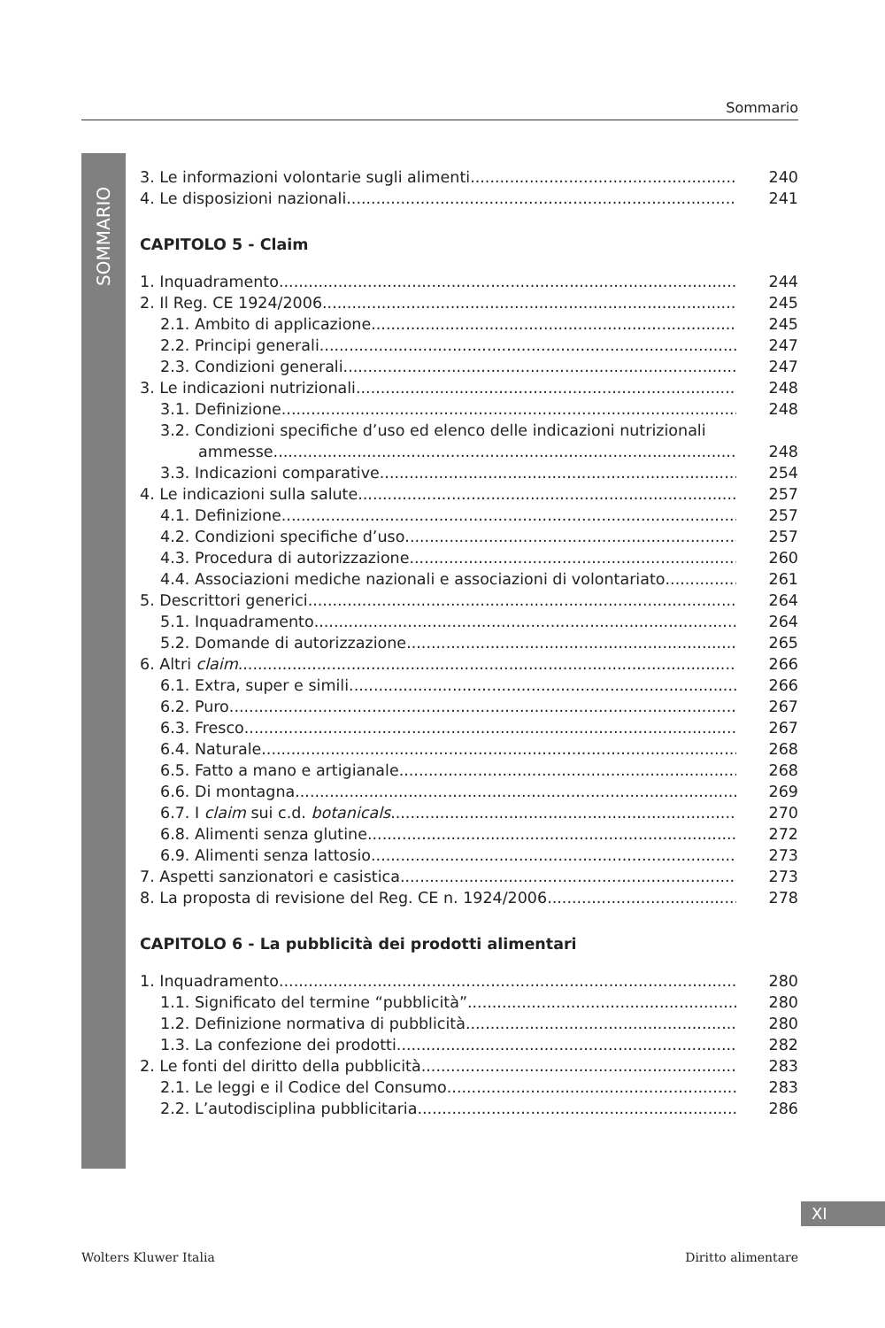Sommario
SOMMARIO
3. Le informazioni volontarie sugli alimenti 240
4. Le disposizioni nazionali 241
CAPITOLO 5 - Claim
1. Inquadramento 244
2. Il Reg. CE 1924/2006 245
2.1. Ambito di applicazione 245
2.2. Principi generali 247
2.3. Condizioni generali 247
3. Le indicazioni nutrizionali 248
3.1. Definizione 248
3.2. Condizioni specifiche d’uso ed elenco delle indicazioni nutrizionali
ammesse 248
3.3. Indicazioni comparative 254
4. Le indicazioni sulla salute 257
4.1. Definizione 257
4.2. Condizioni specifiche d’uso 257
4.3. Procedura di autorizzazione 260
4.4. Associazioni mediche nazionali e associazioni di volontariato 261
5. Descrittori generici 264
5.1. Inquadramento 264
5.2. Domande di autorizzazione 265
6. Altri claim 266
6.1. Extra, super e simili 266
6.2. Puro 267
6.3. Fresco 267
6.4. Naturale 268
6.5. Fatto a mano e artigianale 268
6.6. Di montagna 269
6.7. I claim sui c.d. botanicals 270
6.8. Alimenti senza glutine 272
6.9. Alimenti senza lattosio 273
7. Aspetti sanzionatori e casistica 273
8. La proposta di revisione del Reg. CE n. 1924/2006 278
CAPITOLO 6 - La pubblicità dei prodotti alimentari
1. Inquadramento 280
1.1. Significato del termine “pubblicità” 280
1.2. Definizione normativa di pubblicità 280
1.3. La confezione dei prodotti 282
2. Le fonti del diritto della pubblicità 283
2.1. Le leggi e il Codice del Consumo 283
2.2. L’autodisciplina pubblicitaria 286
XI
Wolters Kluwer Italia Diritto alimentare